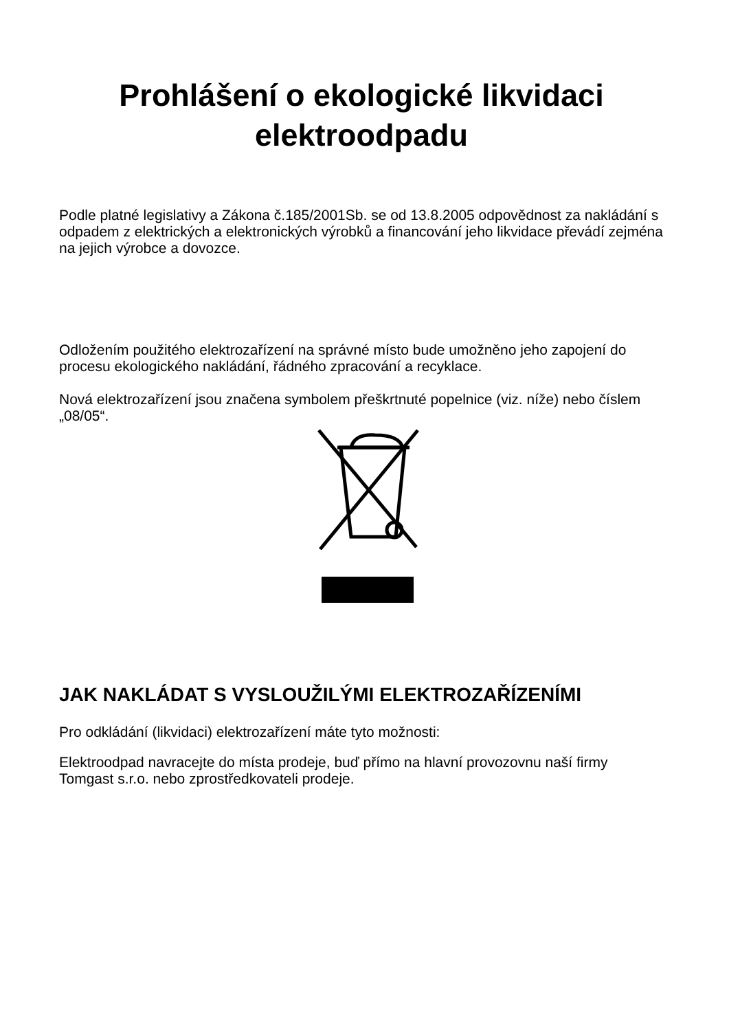Prohlášení o ekologické likvidaci elektroodpadu
Podle platné legislativy a Zákona č.185/2001Sb. se od 13.8.2005 odpovědnost za nakládání s odpadem z elektrických a elektronických výrobků a financování jeho likvidace převádí zejména na jejich výrobce a dovozce.
Odložením použitého elektrozařízení na správné místo bude umožněno jeho zapojení do procesu ekologického nakládání, řádného zpracování a recyklace.
Nová elektrozařízení jsou značena symbolem přeškrtnuté popelnice (viz. níže) nebo číslem „08/05“.
JAK NAKLÁDAT S VYSLOUŽILÝMI ELEKTROZAŘÍZENÍMI
Pro odkládání (likvidaci) elektrozařízení máte tyto možnosti:
Elektroodpad navracejte do místa prodeje, buď přímo na hlavní provozovnu naší firmy Tomgast s.r.o. nebo zprostředkovateli prodeje.